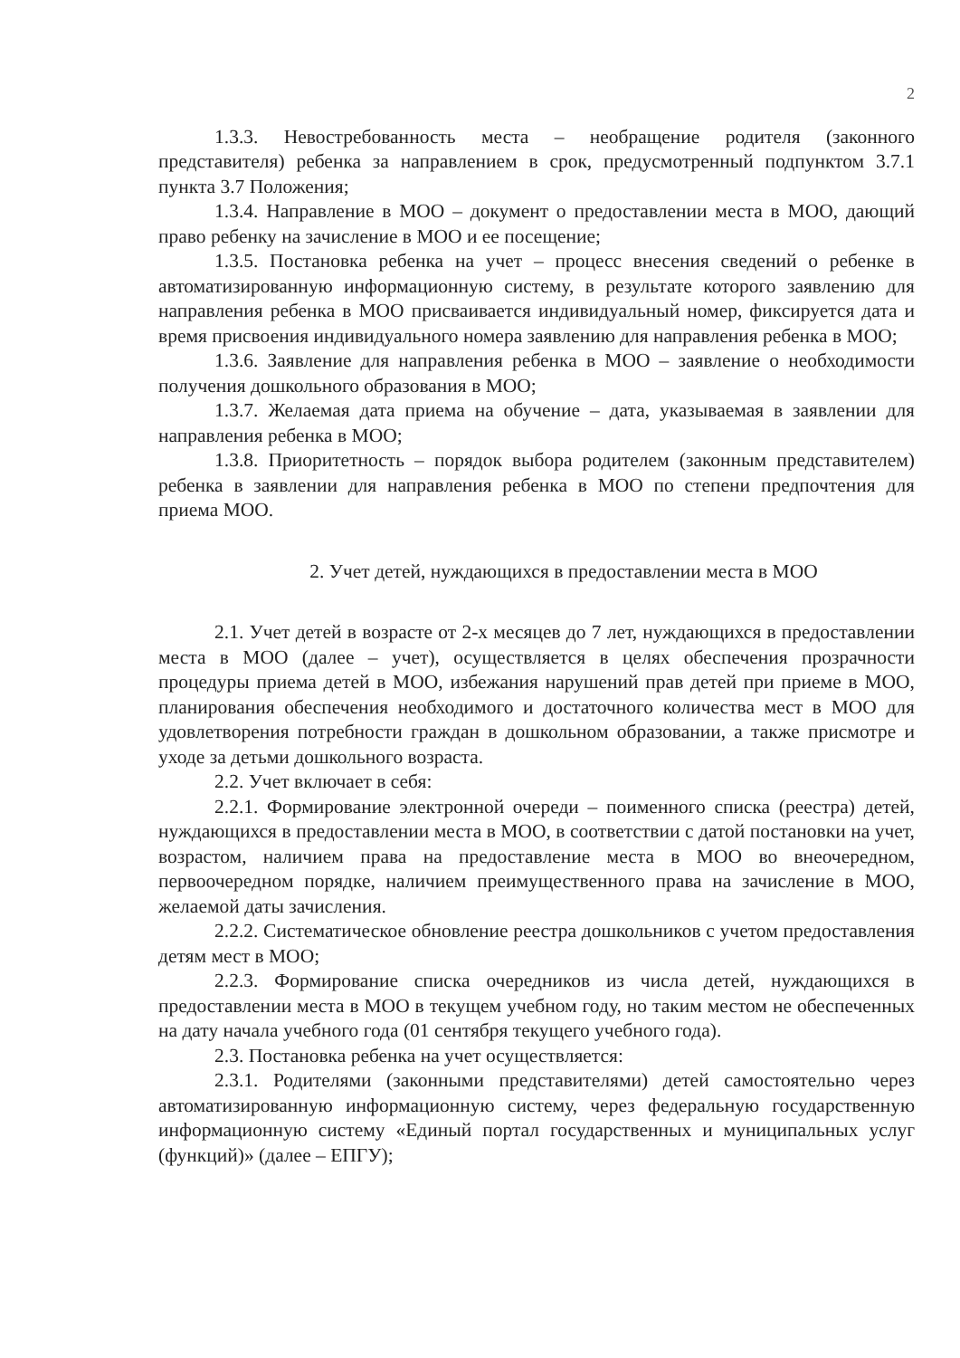2
1.3.3. Невостребованность места – необращение родителя (законного представителя) ребенка за направлением в срок, предусмотренный подпунктом 3.7.1 пункта 3.7 Положения;
1.3.4. Направление в МОО – документ о предоставлении места в МОО, дающий право ребенку на зачисление в МОО и ее посещение;
1.3.5. Постановка ребенка на учет – процесс внесения сведений о ребенке в автоматизированную информационную систему, в результате которого заявлению для направления ребенка в МОО присваивается индивидуальный номер, фиксируется дата и время присвоения индивидуального номера заявлению для направления ребенка в МОО;
1.3.6. Заявление для направления ребенка в МОО – заявление о необходимости получения дошкольного образования в МОО;
1.3.7. Желаемая дата приема на обучение – дата, указываемая в заявлении для направления ребенка в МОО;
1.3.8. Приоритетность – порядок выбора родителем (законным представителем) ребенка в заявлении для направления ребенка в МОО по степени предпочтения для приема МОО.
2. Учет детей, нуждающихся в предоставлении места в МОО
2.1. Учет детей в возрасте от 2-х месяцев до 7 лет, нуждающихся в предоставлении места в МОО (далее – учет), осуществляется в целях обеспечения прозрачности процедуры приема детей в МОО, избежания нарушений прав детей при приеме в МОО, планирования обеспечения необходимого и достаточного количества мест в МОО для удовлетворения потребности граждан в дошкольном образовании, а также присмотре и уходе за детьми дошкольного возраста.
2.2. Учет включает в себя:
2.2.1. Формирование электронной очереди – поименного списка (реестра) детей, нуждающихся в предоставлении места в МОО, в соответствии с датой постановки на учет, возрастом, наличием права на предоставление места в МОО во внеочередном, первоочередном порядке, наличием преимущественного права на зачисление в МОО, желаемой даты зачисления.
2.2.2. Систематическое обновление реестра дошкольников с учетом предоставления детям мест в МОО;
2.2.3. Формирование списка очередников из числа детей, нуждающихся в предоставлении места в МОО в текущем учебном году, но таким местом не обеспеченных на дату начала учебного года (01 сентября текущего учебного года).
2.3. Постановка ребенка на учет осуществляется:
2.3.1. Родителями (законными представителями) детей самостоятельно через автоматизированную информационную систему, через федеральную государственную информационную систему «Единый портал государственных и муниципальных услуг (функций)» (далее – ЕПГУ);